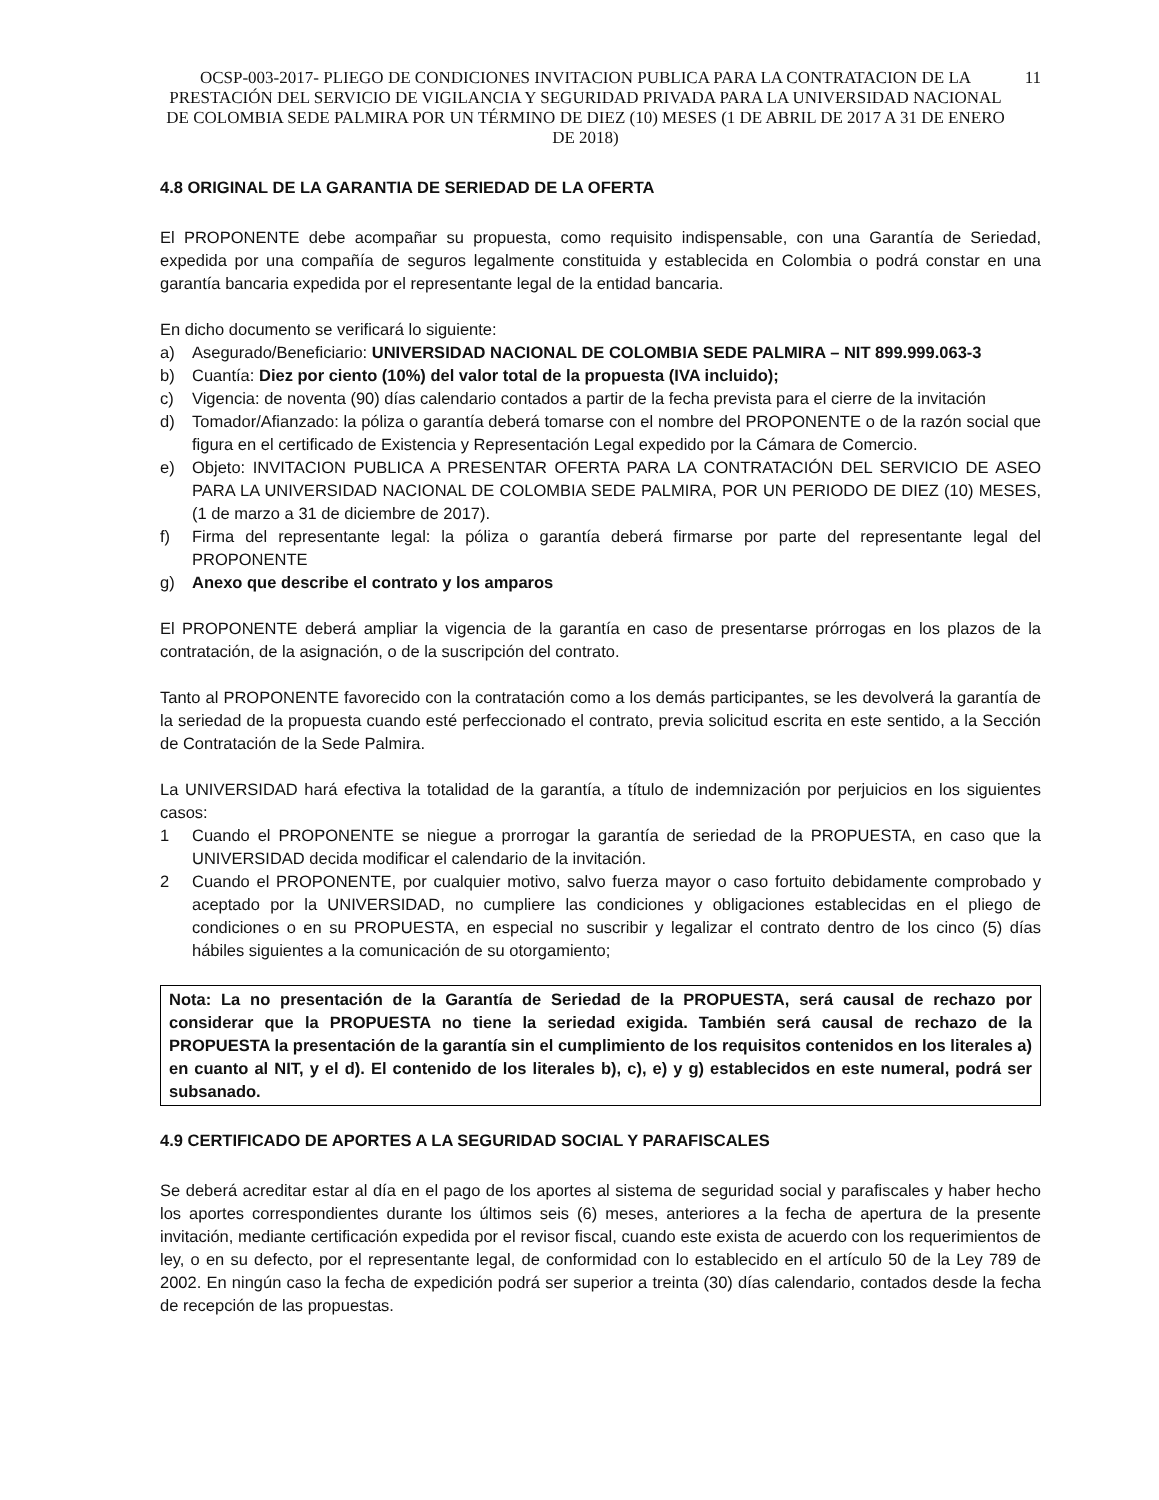OCSP-003-2017- PLIEGO DE CONDICIONES INVITACION PUBLICA PARA LA CONTRATACION DE LA PRESTACIÓN DEL SERVICIO DE VIGILANCIA Y SEGURIDAD PRIVADA PARA LA UNIVERSIDAD NACIONAL DE COLOMBIA SEDE PALMIRA POR UN TÉRMINO DE DIEZ (10) MESES (1 DE ABRIL DE 2017 A 31 DE ENERO DE 2018)
11
4.8 ORIGINAL DE LA GARANTIA DE SERIEDAD DE LA OFERTA
El PROPONENTE debe acompañar su propuesta, como requisito indispensable, con una Garantía de Seriedad, expedida por una compañía de seguros legalmente constituida y establecida en Colombia o podrá constar en una garantía bancaria expedida por el representante legal de la entidad bancaria.
En dicho documento se verificará lo siguiente:
a) Asegurado/Beneficiario: UNIVERSIDAD NACIONAL DE COLOMBIA SEDE PALMIRA – NIT 899.999.063-3
b) Cuantía: Diez por ciento (10%) del valor total de la propuesta (IVA incluido);
c) Vigencia: de noventa (90) días calendario contados a partir de la fecha prevista para el cierre de la invitación
d) Tomador/Afianzado: la póliza o garantía deberá tomarse con el nombre del PROPONENTE o de la razón social que figura en el certificado de Existencia y Representación Legal expedido por la Cámara de Comercio.
e) Objeto: INVITACION PUBLICA A PRESENTAR OFERTA PARA LA CONTRATACIÓN DEL SERVICIO DE ASEO PARA LA UNIVERSIDAD NACIONAL DE COLOMBIA SEDE PALMIRA, POR UN PERIODO DE DIEZ (10) MESES, (1 de marzo a 31 de diciembre de 2017).
f) Firma del representante legal: la póliza o garantía deberá firmarse por parte del representante legal del PROPONENTE
g) Anexo que describe el contrato y los amparos
El PROPONENTE deberá ampliar la vigencia de la garantía en caso de presentarse prórrogas en los plazos de la contratación, de la asignación, o de la suscripción del contrato.
Tanto al PROPONENTE favorecido con la contratación como a los demás participantes, se les devolverá la garantía de la seriedad de la propuesta cuando esté perfeccionado el contrato, previa solicitud escrita en este sentido, a la Sección de Contratación de la Sede Palmira.
La UNIVERSIDAD hará efectiva la totalidad de la garantía, a título de indemnización por perjuicios en los siguientes casos:
1 Cuando el PROPONENTE se niegue a prorrogar la garantía de seriedad de la PROPUESTA, en caso que la UNIVERSIDAD decida modificar el calendario de la invitación.
2 Cuando el PROPONENTE, por cualquier motivo, salvo fuerza mayor o caso fortuito debidamente comprobado y aceptado por la UNIVERSIDAD, no cumpliere las condiciones y obligaciones establecidas en el pliego de condiciones o en su PROPUESTA, en especial no suscribir y legalizar el contrato dentro de los cinco (5) días hábiles siguientes a la comunicación de su otorgamiento;
Nota: La no presentación de la Garantía de Seriedad de la PROPUESTA, será causal de rechazo por considerar que la PROPUESTA no tiene la seriedad exigida. También será causal de rechazo de la PROPUESTA la presentación de la garantía sin el cumplimiento de los requisitos contenidos en los literales a) en cuanto al NIT, y el d). El contenido de los literales b), c), e) y g) establecidos en este numeral, podrá ser subsanado.
4.9 CERTIFICADO DE APORTES A LA SEGURIDAD SOCIAL Y PARAFISCALES
Se deberá acreditar estar al día en el pago de los aportes al sistema de seguridad social y parafiscales y haber hecho los aportes correspondientes durante los últimos seis (6) meses, anteriores a la fecha de apertura de la presente invitación, mediante certificación expedida por el revisor fiscal, cuando este exista de acuerdo con los requerimientos de ley, o en su defecto, por el representante legal, de conformidad con lo establecido en el artículo 50 de la Ley 789 de 2002. En ningún caso la fecha de expedición podrá ser superior a treinta (30) días calendario, contados desde la fecha de recepción de las propuestas.